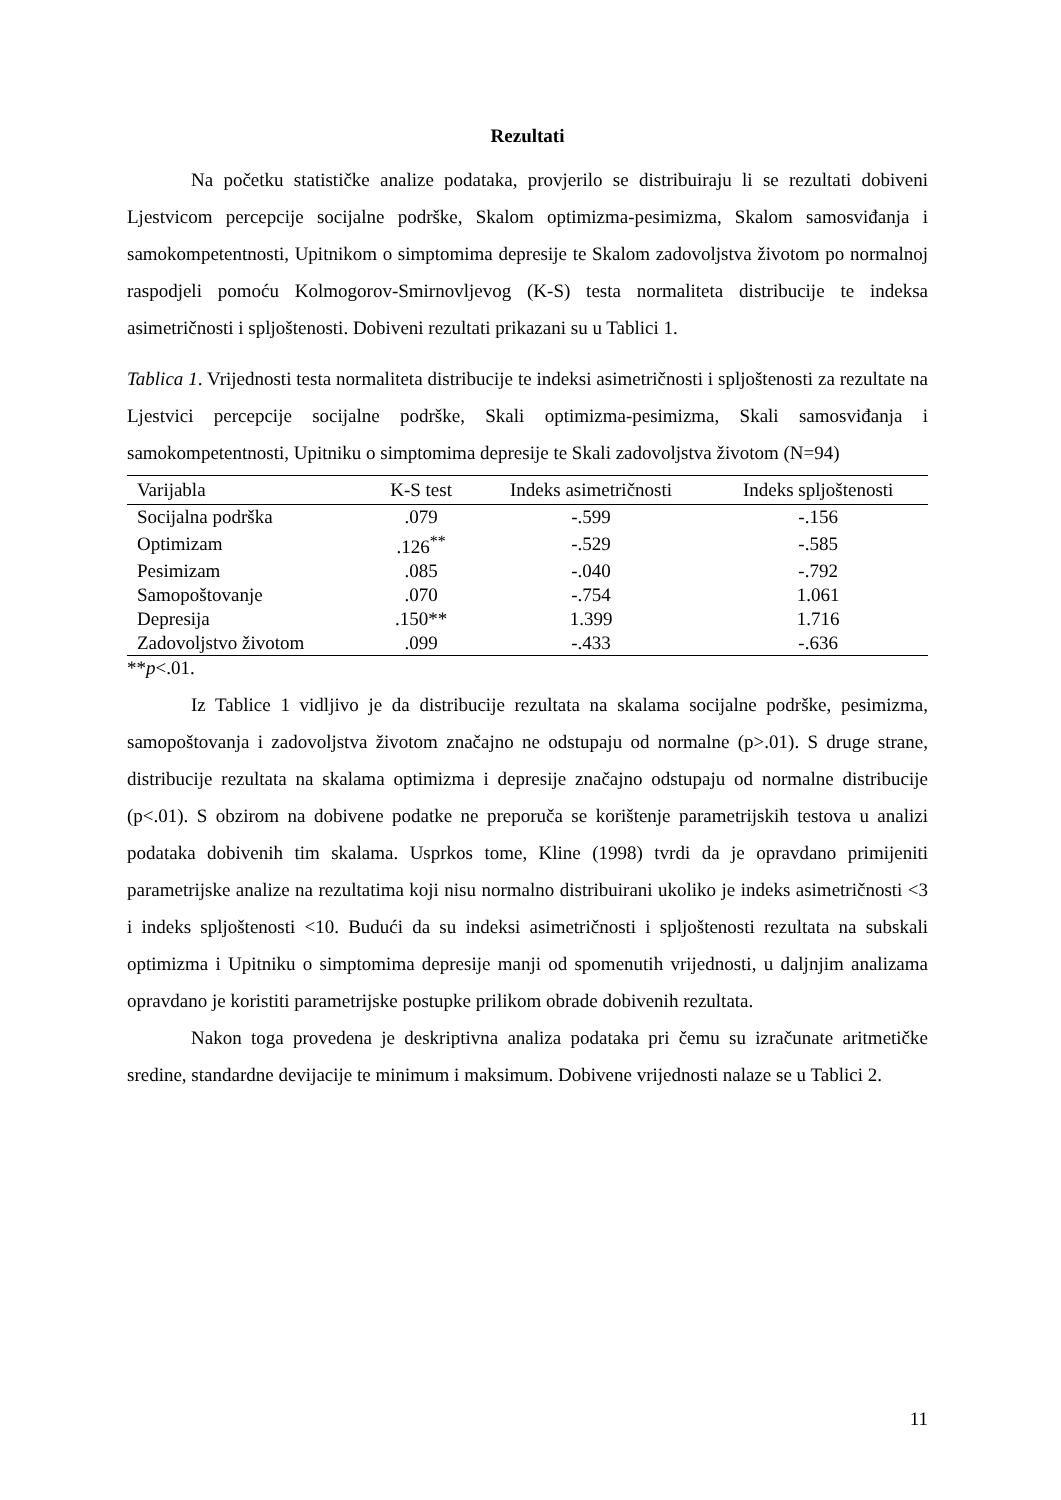Rezultati
Na početku statističke analize podataka, provjerilo se distribuiraju li se rezultati dobiveni Ljestvicom percepcije socijalne podrške, Skalom optimizma-pesimizma, Skalom samosviđanja i samokompetentnosti, Upitnikom o simptomima depresije te Skalom zadovoljstva životom po normalnoj raspodjeli pomoću Kolmogorov-Smirnovljevog (K-S) testa normaliteta distribucije te indeksa asimetričnosti i spljoštenosti. Dobiveni rezultati prikazani su u Tablici 1.
Tablica 1. Vrijednosti testa normaliteta distribucije te indeksi asimetričnosti i spljoštenosti za rezultate na Ljestvici percepcije socijalne podrške, Skali optimizma-pesimizma, Skali samosviđanja i samokompetentnosti, Upitniku o simptomima depresije te Skali zadovoljstva životom (N=94)
| Varijabla | K-S test | Indeks asimetričnosti | Indeks spljoštenosti |
| --- | --- | --- | --- |
| Socijalna podrška | .079 | -.599 | -.156 |
| Optimizam | .126<sup>**</sup> | -.529 | -.585 |
| Pesimizam | .085 | -.040 | -.792 |
| Samopoštovanje | .070 | -.754 | 1.061 |
| Depresija | .150** | 1.399 | 1.716 |
| Zadovoljstvo životom | .099 | -.433 | -.636 |
**p<.01.
Iz Tablice 1 vidljivo je da distribucije rezultata na skalama socijalne podrške, pesimizma, samopoštovanja i zadovoljstva životom značajno ne odstupaju od normalne (p>.01). S druge strane, distribucije rezultata na skalama optimizma i depresije značajno odstupaju od normalne distribucije (p<.01). S obzirom na dobivene podatke ne preporuča se korištenje parametrijskih testova u analizi podataka dobivenih tim skalama. Usprkos tome, Kline (1998) tvrdi da je opravdano primijeniti parametrijske analize na rezultatima koji nisu normalno distribuirani ukoliko je indeks asimetričnosti <3 i indeks spljoštenosti <10. Budući da su indeksi asimetričnosti i spljoštenosti rezultata na subskali optimizma i Upitniku o simptomima depresije manji od spomenutih vrijednosti, u daljnjim analizama opravdano je koristiti parametrijske postupke prilikom obrade dobivenih rezultata.
Nakon toga provedena je deskriptivna analiza podataka pri čemu su izračunate aritmetičke sredine, standardne devijacije te minimum i maksimum. Dobivene vrijednosti nalaze se u Tablici 2.
11